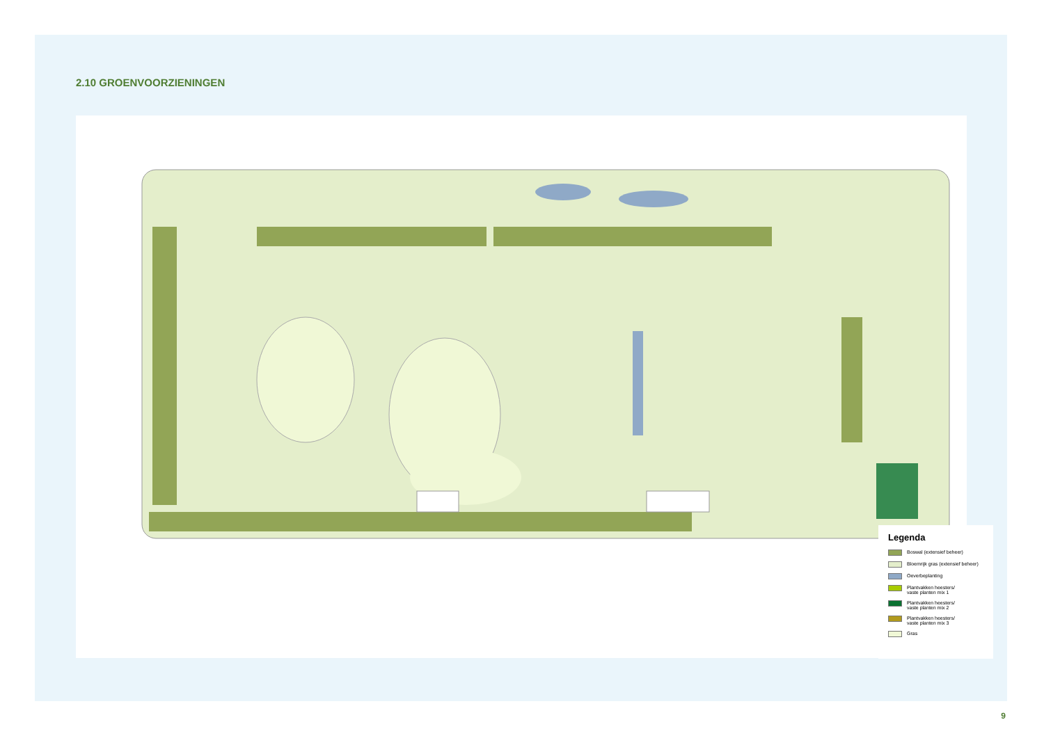2.10 GROENVOORZIENINGEN
Legenda
Boswal (extensief beheer)
Bloemrijk gras (extensief beheer)
Oeverbeplanting
Plantvakken heesters/
vaste planten mix 1
Plantvakken heesters/
vaste planten mix 2
Plantvakken heesters/
vaste planten mix 3
Gras
9